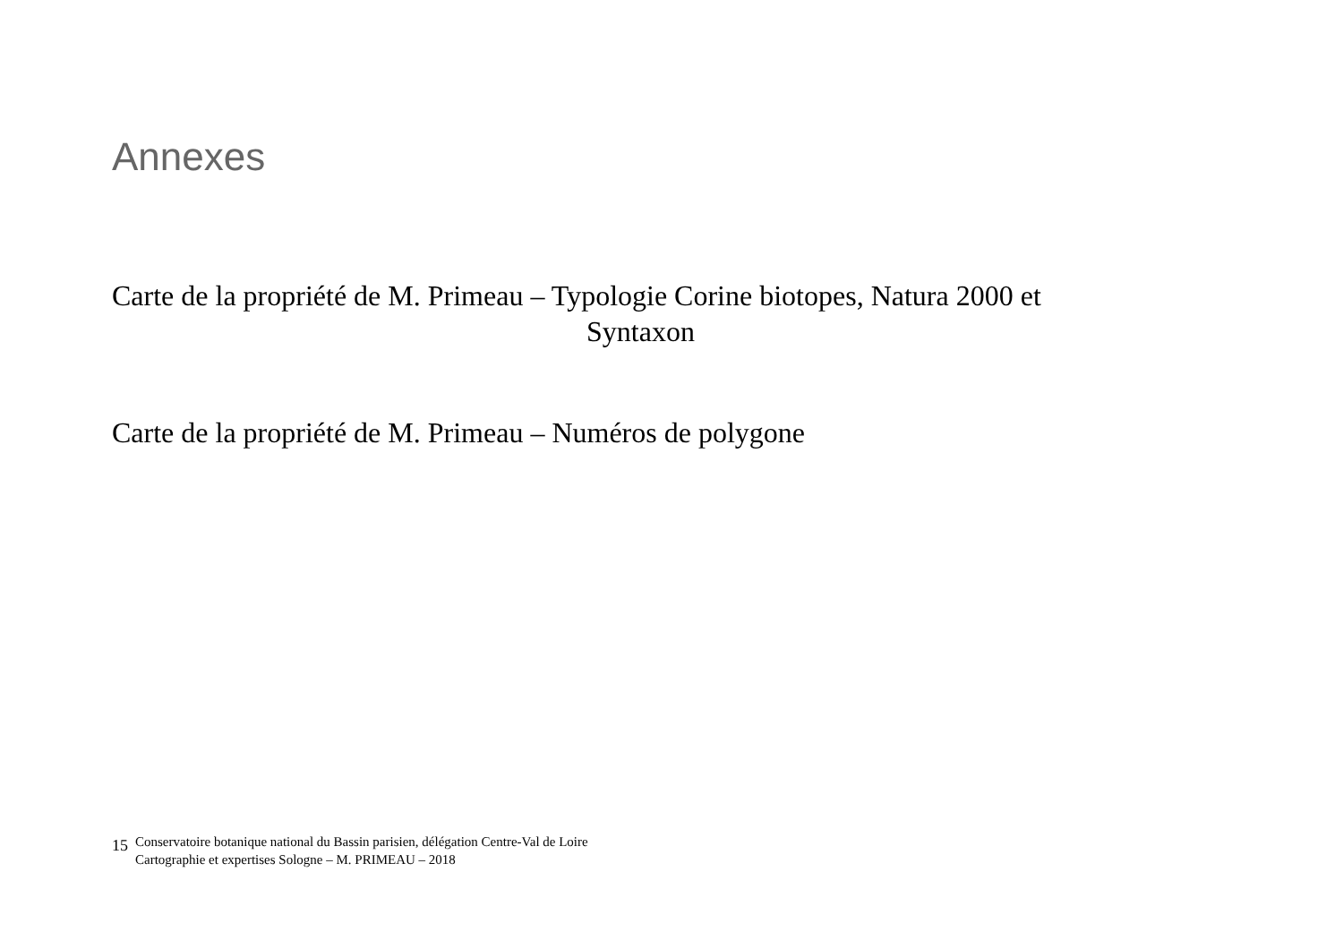Annexes
Carte de la propriété de M. Primeau – Typologie Corine biotopes, Natura 2000 et
Syntaxon
Carte de la propriété de M. Primeau – Numéros de polygone
15
Conservatoire botanique national du Bassin parisien, délégation Centre-Val de Loire
Cartographie et expertises Sologne – M. PRIMEAU – 2018